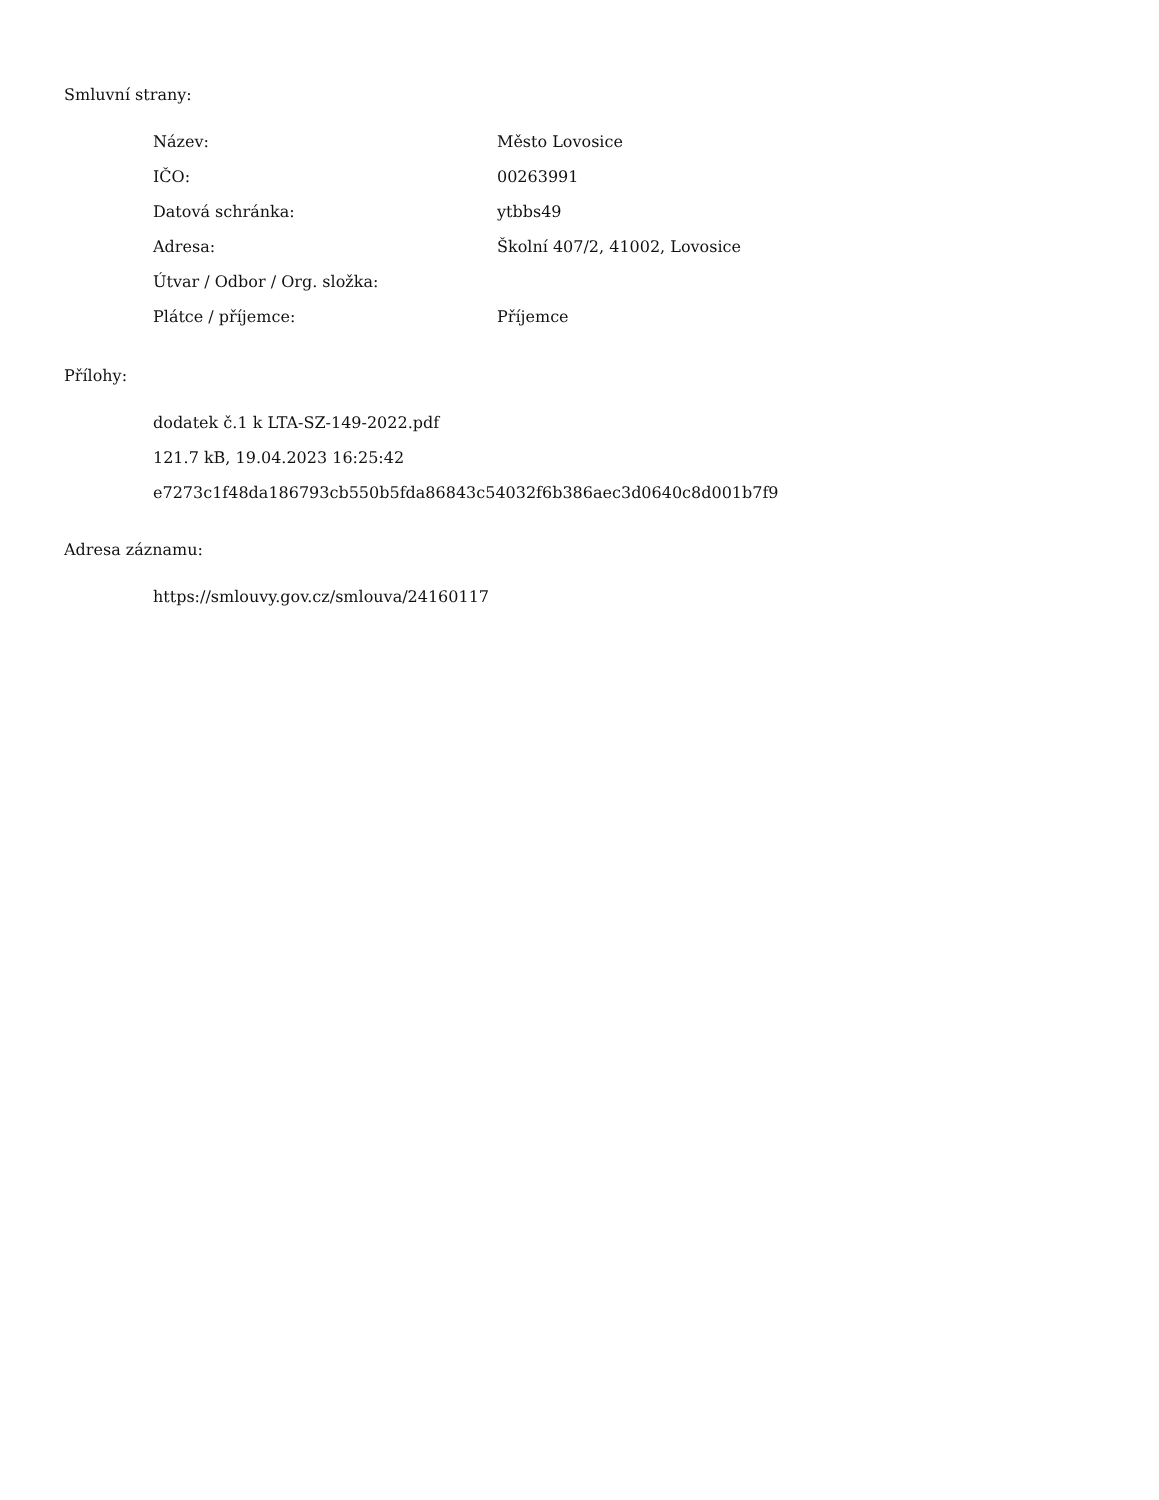Smluvní strany:
| Název: | Město Lovosice |
| IČO: | 00263991 |
| Datová schránka: | ytbbs49 |
| Adresa: | Školní 407/2, 41002, Lovosice |
| Útvar / Odbor / Org. složka: | |
| Plátce / příjemce: | Příjemce |
Přílohy:
dodatek č.1 k LTA-SZ-149-2022.pdf
121.7 kB, 19.04.2023 16:25:42
e7273c1f48da186793cb550b5fda86843c54032f6b386aec3d0640c8d001b7f9
Adresa záznamu:
https://smlouvy.gov.cz/smlouva/24160117